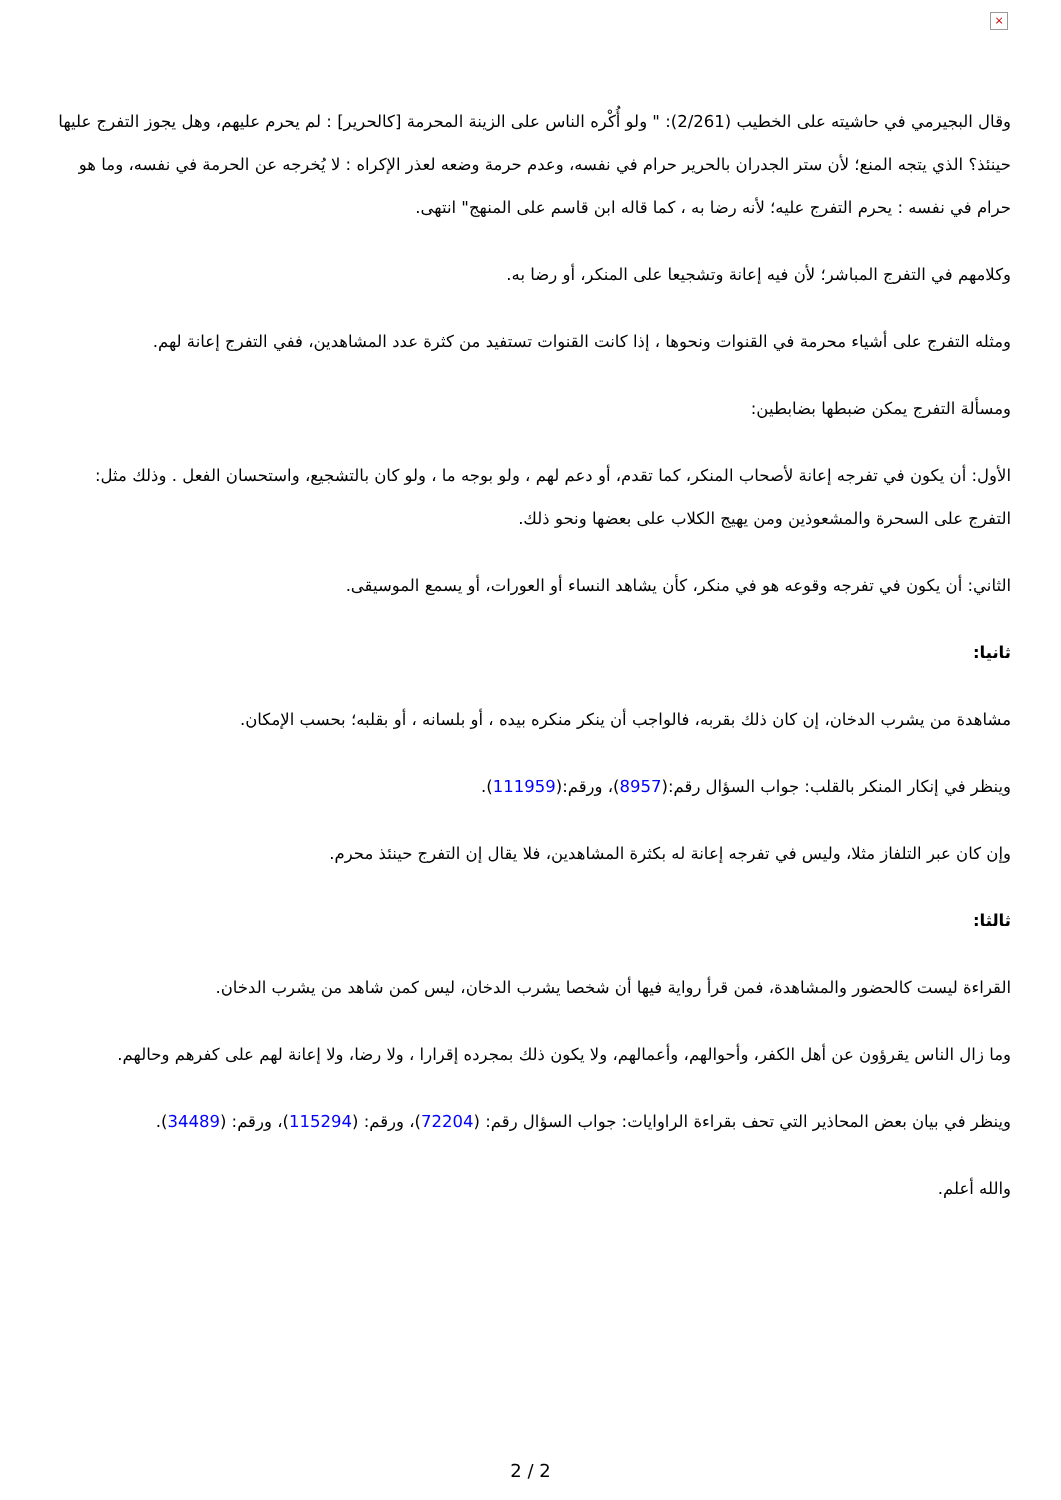×
وقال البجيرمي في حاشيته على الخطيب (2/261): " ولو أُكْره الناس على الزينة المحرمة [كالحرير] : لم يحرم عليهم، وهل يجوز التفرج عليها حينئذ؟ الذي يتجه المنع؛ لأن ستر الجدران بالحرير حرام في نفسه، وعدم حرمة وضعه لعذر الإكراه : لا يُخرجه عن الحرمة في نفسه، وما هو حرام في نفسه : يحرم التفرج عليه؛ لأنه رضا به ، كما قاله ابن قاسم على المنهج" انتهى.
وكلامهم في التفرج المباشر؛ لأن فيه إعانة وتشجيعا على المنكر، أو رضا به.
ومثله التفرج على أشياء محرمة في القنوات ونحوها ، إذا كانت القنوات تستفيد من كثرة عدد المشاهدين، ففي التفرج إعانة لهم.
ومسألة التفرج يمكن ضبطها بضابطين:
الأول: أن يكون في تفرجه إعانة لأصحاب المنكر، كما تقدم، أو دعم لهم ، ولو بوجه ما ، ولو كان بالتشجيع، واستحسان الفعل . وذلك مثل: التفرج على السحرة والمشعوذين ومن يهيج الكلاب على بعضها ونحو ذلك.
الثاني: أن يكون في تفرجه وقوعه هو في منكر، كأن يشاهد النساء أو العورات، أو يسمع الموسيقى.
ثانيا:
مشاهدة من يشرب الدخان، إن كان ذلك بقربه، فالواجب أن ينكر منكره بيده ، أو بلسانه ، أو بقلبه؛ بحسب الإمكان.
وينظر في إنكار المنكر بالقلب: جواب السؤال رقم:(8957)، ورقم:(111959).
وإن كان عبر التلفاز مثلا، وليس في تفرجه إعانة له بكثرة المشاهدين، فلا يقال إن التفرج حينئذ محرم.
ثالثا:
القراءة ليست كالحضور والمشاهدة، فمن قرأ رواية فيها أن شخصا يشرب الدخان، ليس كمن شاهد من يشرب الدخان.
وما زال الناس يقرؤون عن أهل الكفر، وأحوالهم، وأعمالهم، ولا يكون ذلك بمجرده إقرارا ، ولا رضا، ولا إعانة لهم على كفرهم وحالهم.
وينظر في بيان بعض المحاذير التي تحف بقراءة الراوايات: جواب السؤال رقم: (72204)، ورقم: (115294)، ورقم: (34489).
والله أعلم.
2 / 2